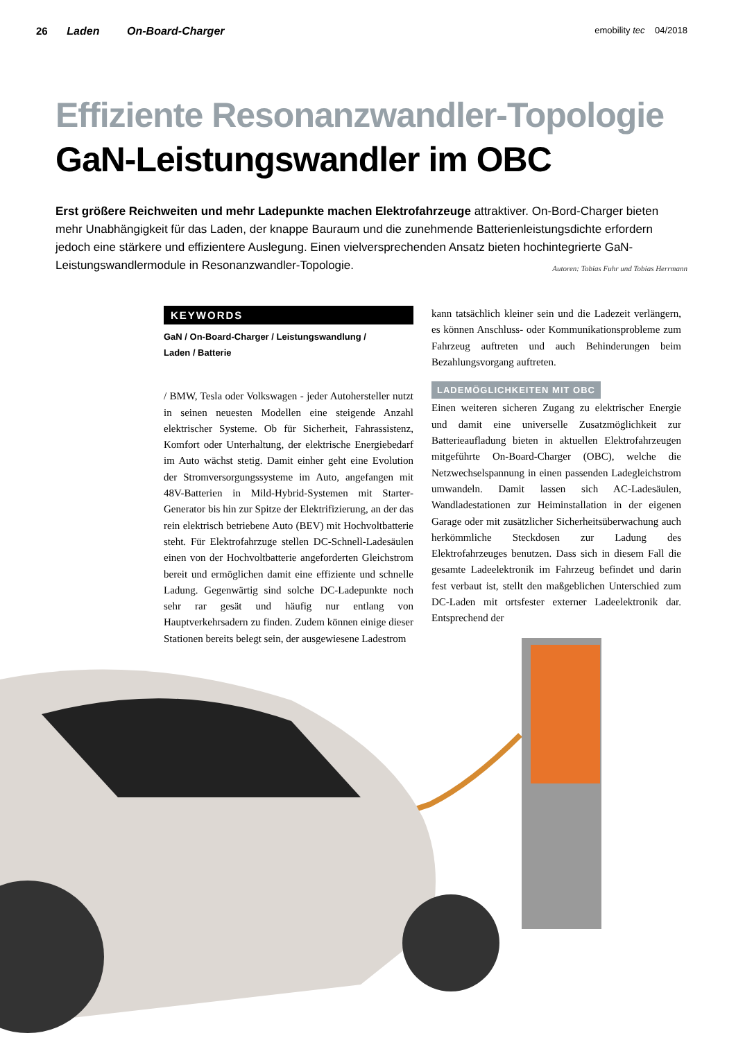26 Laden On-Board-Charger
emobility tec 04/2018
Effiziente Resonanzwandler-Topologie
GaN-Leistungswandler im OBC
Erst größere Reichweiten und mehr Ladepunkte machen Elektrofahrzeuge attraktiver. On-Bord-Charger bieten mehr Unabhängigkeit für das Laden, der knappe Bauraum und die zunehmende Batterienleistungsdichte erfordern jedoch eine stärkere und effizientere Auslegung. Einen vielversprechenden Ansatz bieten hochintegrierte GaN-Leistungswandlermodule in Resonanzwandler-Topologie. Autoren: Tobias Fuhr und Tobias Herrmann
KEYWORDS
GaN / On-Board-Charger / Leistungswandlung /
Laden / Batterie
/ BMW, Tesla oder Volkswagen - jeder Autohersteller nutzt in seinen neuesten Modellen eine steigende Anzahl elektrischer Systeme. Ob für Sicherheit, Fahrassistenz, Komfort oder Unterhaltung, der elektrische Energiebedarf im Auto wächst stetig. Damit einher geht eine Evolution der Stromversorgungssysteme im Auto, angefangen mit 48V-Batterien in Mild-Hybrid-Systemen mit Starter-Generator bis hin zur Spitze der Elektrifizierung, an der das rein elektrisch betriebene Auto (BEV) mit Hochvoltbatterie steht. Für Elektrofahrzuge stellen DC-Schnell-Ladesäulen einen von der Hochvoltbatterie angeforderten Gleichstrom bereit und ermöglichen damit eine effiziente und schnelle Ladung. Gegenwärtig sind solche DC-Ladepunkte noch sehr rar gesät und häufig nur entlang von Hauptverkehrsadern zu finden. Zudem können einige dieser Stationen bereits belegt sein, der ausgewiesene Ladestrom
kann tatsächlich kleiner sein und die Ladezeit verlängern, es können Anschluss- oder Kommunikationsprobleme zum Fahrzeug auftreten und auch Behinderungen beim Bezahlungsvorgang auftreten.
LADEMÖGLICHKEITEN MIT OBC
Einen weiteren sicheren Zugang zu elektrischer Energie und damit eine universelle Zusatzmöglichkeit zur Batterieaufladung bieten in aktuellen Elektrofahrzeugen mitgeführte On-Board-Charger (OBC), welche die Netzwechselspannung in einen passenden Ladegleichstrom umwandeln. Damit lassen sich AC-Ladesäulen, Wandladestationen zur Heiminstallation in der eigenen Garage oder mit zusätzlicher Sicherheitsüberwachung auch herkömmliche Steckdosen zur Ladung des Elektrofahrzeuges benutzen. Dass sich in diesem Fall die gesamte Ladeelektronik im Fahrzeug befindet und darin fest verbaut ist, stellt den maßgeblichen Unterschied zum DC-Laden mit ortsfester externer Ladeelektronik dar. Entsprechend der